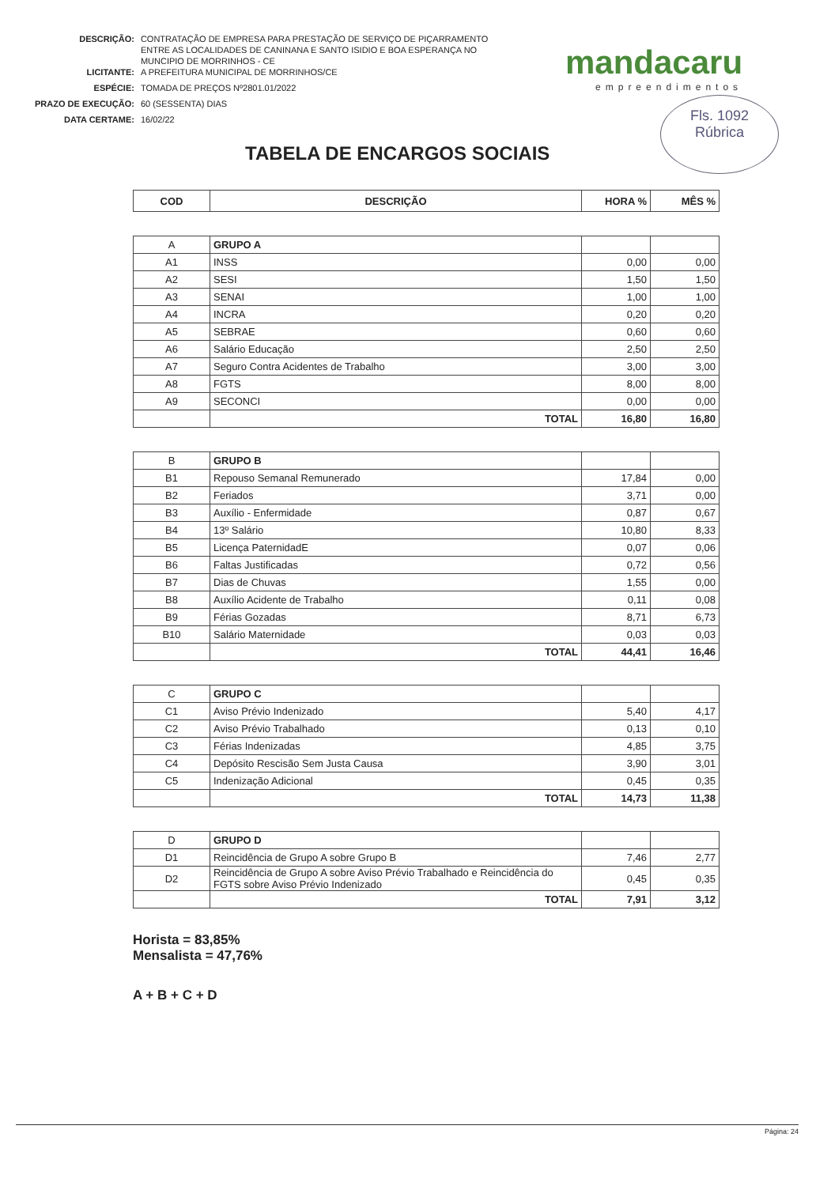| DESCRIÇÃO: | CONTRATAÇÃO DE EMPRESA PARA PRESTAÇÃO DE SERVIÇO DE PIÇARRAMENTO ENTRE AS LOCALIDADES DE CANINANA E SANTO ISIDIO E BOA ESPERANÇA NO MUNCIPIO DE MORRINHOS - CE |
| LICITANTE: | A PREFEITURA MUNICIPAL DE MORRINHOS/CE |
| ESPÉCIE: | TOMADA DE PREÇOS Nº2801.01/2022 |
| PRAZO DE EXECUÇÃO: | 60 (SESSENTA) DIAS |
| DATA CERTAME: | 16/02/22 |
mandacaru
empreendimentos
Fls. 1092
Rúbrica
TABELA DE ENCARGOS SOCIAIS
| COD | DESCRIÇÃO | HORA % | MÊS % |
| --- | --- | --- | --- |
| A | GRUPO A | | |
| A1 | INSS | 0,00 | 0,00 |
| A2 | SESI | 1,50 | 1,50 |
| A3 | SENAI | 1,00 | 1,00 |
| A4 | INCRA | 0,20 | 0,20 |
| A5 | SEBRAE | 0,60 | 0,60 |
| A6 | Salário Educação | 2,50 | 2,50 |
| A7 | Seguro Contra Acidentes de Trabalho | 3,00 | 3,00 |
| A8 | FGTS | 8,00 | 8,00 |
| A9 | SECONCI | 0,00 | 0,00 |
| | TOTAL | 16,80 | 16,80 |
| B | GRUPO B | | |
| B1 | Repouso Semanal Remunerado | 17,84 | 0,00 |
| B2 | Feriados | 3,71 | 0,00 |
| B3 | Auxílio - Enfermidade | 0,87 | 0,67 |
| B4 | 13º Salário | 10,80 | 8,33 |
| B5 | Licença PaternidadE | 0,07 | 0,06 |
| B6 | Faltas Justificadas | 0,72 | 0,56 |
| B7 | Dias de Chuvas | 1,55 | 0,00 |
| B8 | Auxílio Acidente de Trabalho | 0,11 | 0,08 |
| B9 | Férias Gozadas | 8,71 | 6,73 |
| B10 | Salário Maternidade | 0,03 | 0,03 |
| | TOTAL | 44,41 | 16,46 |
| C | GRUPO C | | |
| C1 | Aviso Prévio Indenizado | 5,40 | 4,17 |
| C2 | Aviso Prévio Trabalhado | 0,13 | 0,10 |
| C3 | Férias Indenizadas | 4,85 | 3,75 |
| C4 | Depósito Rescisão Sem Justa Causa | 3,90 | 3,01 |
| C5 | Indenização Adicional | 0,45 | 0,35 |
| | TOTAL | 14,73 | 11,38 |
| D | GRUPO D | | |
| D1 | Reincidência de Grupo A sobre Grupo B | 7,46 | 2,77 |
| D2 | Reincidência de Grupo A sobre Aviso Prévio Trabalhado e Reincidência do FGTS sobre Aviso Prévio Indenizado | 0,45 | 0,35 |
| | TOTAL | 7,91 | 3,12 |
Horista = 83,85%
Mensalista = 47,76%
A + B + C + D
Página: 24